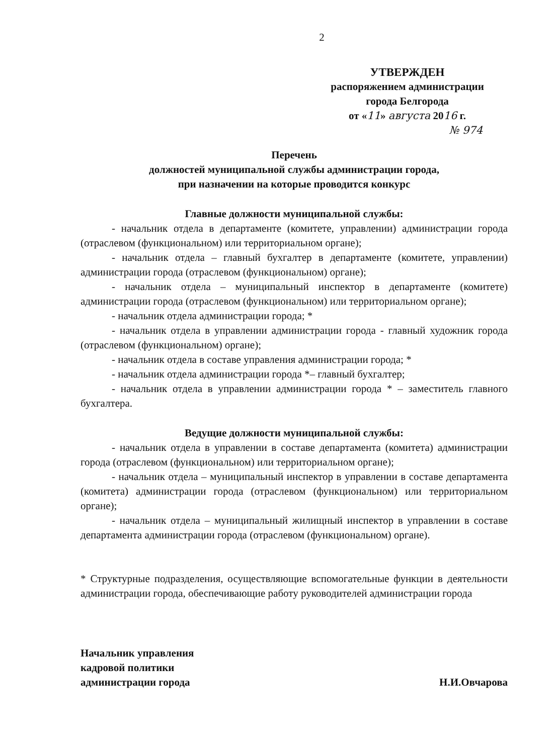2
УТВЕРЖДЕН
распоряжением администрации
города Белгорода
от «11» августа 2016 г.
№ 974
Перечень
должностей муниципальной службы администрации города,
при назначении на которые проводится конкурс
Главные должности муниципальной службы:
- начальник отдела в департаменте (комитете, управлении) администрации города (отраслевом (функциональном) или территориальном органе);
- начальник отдела – главный бухгалтер в департаменте (комитете, управлении) администрации города (отраслевом (функциональном) органе);
- начальник отдела – муниципальный инспектор в департаменте (комитете) администрации города (отраслевом (функциональном) или территориальном органе);
- начальник отдела администрации города; *
- начальник отдела в управлении администрации города - главный художник города (отраслевом (функциональном) органе);
- начальник отдела в составе управления администрации города; *
- начальник отдела администрации города *– главный бухгалтер;
- начальник отдела в управлении администрации города * – заместитель главного бухгалтера.
Ведущие должности муниципальной службы:
- начальник отдела в управлении в составе департамента (комитета) администрации города (отраслевом (функциональном) или территориальном органе);
- начальник отдела – муниципальный инспектор в управлении в составе департамента (комитета) администрации города (отраслевом (функциональном) или территориальном органе);
- начальник отдела – муниципальный жилищный инспектор в управлении в составе департамента администрации города (отраслевом (функциональном) органе).
* Структурные подразделения, осуществляющие вспомогательные функции в деятельности администрации города, обеспечивающие работу руководителей администрации города
Начальник управления
кадровой политики
администрации города
Н.И.Овчарова